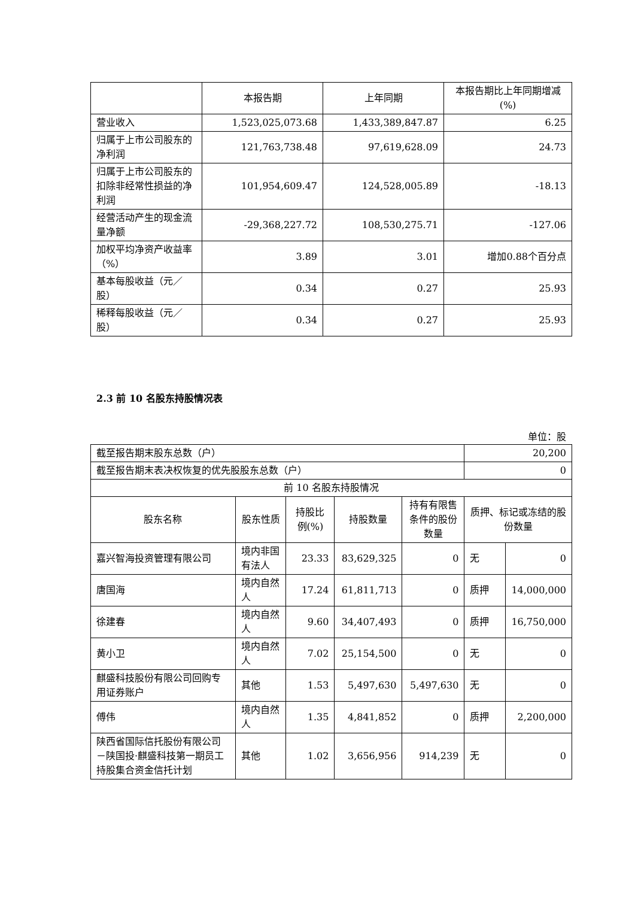| | 本报告期 | 上年同期 | 本报告期比上年同期增减(%) |
| --- | --- | --- | --- |
| 营业收入 | 1,523,025,073.68 | 1,433,389,847.87 | 6.25 |
| 归属于上市公司股东的净利润 | 121,763,738.48 | 97,619,628.09 | 24.73 |
| 归属于上市公司股东的扣除非经常性损益的净利润 | 101,954,609.47 | 124,528,005.89 | -18.13 |
| 经营活动产生的现金流量净额 | -29,368,227.72 | 108,530,275.71 | -127.06 |
| 加权平均净资产收益率（%） | 3.89 | 3.01 | 增加0.88个百分点 |
| 基本每股收益（元／股） | 0.34 | 0.27 | 25.93 |
| 稀释每股收益（元／股） | 0.34 | 0.27 | 25.93 |
2.3 前 10 名股东持股情况表
单位：股
| 截至报告期末股东总数（户） | | | | | 20,200 | |
| 截至报告期末表决权恢复的优先股股东总数（户） | | | | | 0 | |
| 前 10 名股东持股情况 | | | | | | |
| 股东名称 | 股东性质 | 持股比例(%) | 持股数量 | 持有有限售条件的股份数量 | 质押、标记或冻结的股份数量 | |
| 嘉兴智海投资管理有限公司 | 境内非国有法人 | 23.33 | 83,629,325 | 0 | 无 | 0 |
| 唐国海 | 境内自然人 | 17.24 | 61,811,713 | 0 | 质押 | 14,000,000 |
| 徐建春 | 境内自然人 | 9.60 | 34,407,493 | 0 | 质押 | 16,750,000 |
| 黄小卫 | 境内自然人 | 7.02 | 25,154,500 | 0 | 无 | 0 |
| 麒盛科技股份有限公司回购专用证券账户 | 其他 | 1.53 | 5,497,630 | 5,497,630 | 无 | 0 |
| 傅伟 | 境内自然人 | 1.35 | 4,841,852 | 0 | 质押 | 2,200,000 |
| 陕西省国际信托股份有限公司－陕国投·麒盛科技第一期员工持股集合资金信托计划 | 其他 | 1.02 | 3,656,956 | 914,239 | 无 | 0 |